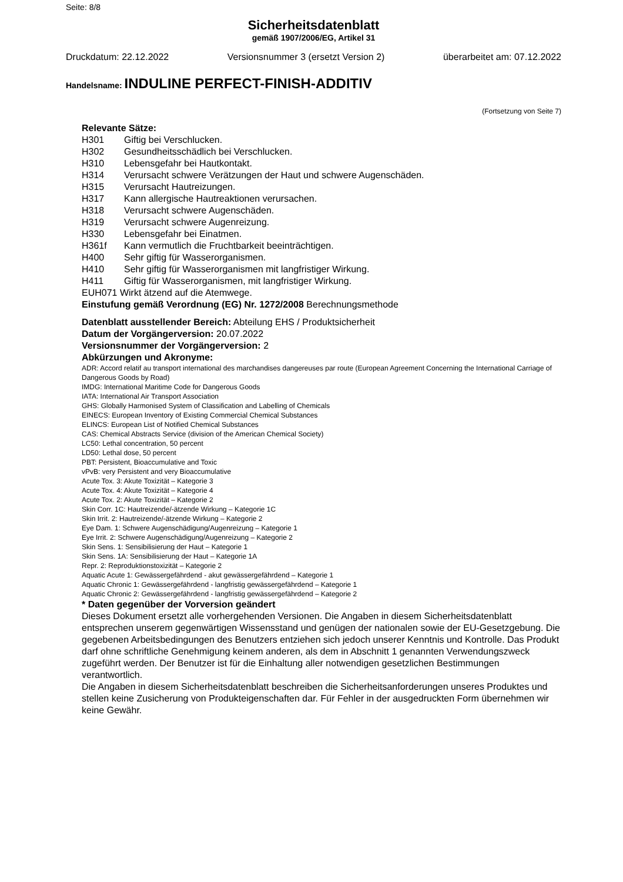Seite: 8/8
Sicherheitsdatenblatt
gemäß 1907/2006/EG, Artikel 31
Druckdatum: 22.12.2022 Versionsnummer 3 (ersetzt Version 2) überarbeitet am: 07.12.2022
Handelsname: INDULINE PERFECT-FINISH-ADDITIV
(Fortsetzung von Seite 7)
Relevante Sätze:
H301 Giftig bei Verschlucken.
H302 Gesundheitsschädlich bei Verschlucken.
H310 Lebensgefahr bei Hautkontakt.
H314 Verursacht schwere Verätzungen der Haut und schwere Augenschäden.
H315 Verursacht Hautreizungen.
H317 Kann allergische Hautreaktionen verursachen.
H318 Verursacht schwere Augenschäden.
H319 Verursacht schwere Augenreizung.
H330 Lebensgefahr bei Einatmen.
H361f Kann vermutlich die Fruchtbarkeit beeinträchtigen.
H400 Sehr giftig für Wasserorganismen.
H410 Sehr giftig für Wasserorganismen mit langfristiger Wirkung.
H411 Giftig für Wasserorganismen, mit langfristiger Wirkung.
EUH071 Wirkt ätzend auf die Atemwege.
Einstufung gemäß Verordnung (EG) Nr. 1272/2008 Berechnungsmethode
Datenblatt ausstellender Bereich: Abteilung EHS / Produktsicherheit
Datum der Vorgängerversion: 20.07.2022
Versionsnummer der Vorgängerversion: 2
Abkürzungen und Akronyme:
ADR: Accord relatif au transport international des marchandises dangereuses par route (European Agreement Concerning the International Carriage of Dangerous Goods by Road)
IMDG: International Maritime Code for Dangerous Goods
IATA: International Air Transport Association
GHS: Globally Harmonised System of Classification and Labelling of Chemicals
EINECS: European Inventory of Existing Commercial Chemical Substances
ELINCS: European List of Notified Chemical Substances
CAS: Chemical Abstracts Service (division of the American Chemical Society)
LC50: Lethal concentration, 50 percent
LD50: Lethal dose, 50 percent
PBT: Persistent, Bioaccumulative and Toxic
vPvB: very Persistent and very Bioaccumulative
Acute Tox. 3: Akute Toxizität – Kategorie 3
Acute Tox. 4: Akute Toxizität – Kategorie 4
Acute Tox. 2: Akute Toxizität – Kategorie 2
Skin Corr. 1C: Hautreizende/-ätzende Wirkung – Kategorie 1C
Skin Irrit. 2: Hautreizende/-ätzende Wirkung – Kategorie 2
Eye Dam. 1: Schwere Augenschädigung/Augenreizung – Kategorie 1
Eye Irrit. 2: Schwere Augenschädigung/Augenreizung – Kategorie 2
Skin Sens. 1: Sensibilisierung der Haut – Kategorie 1
Skin Sens. 1A: Sensibilisierung der Haut – Kategorie 1A
Repr. 2: Reproduktionstoxizität – Kategorie 2
Aquatic Acute 1: Gewässergefährdend - akut gewässergefährdend – Kategorie 1
Aquatic Chronic 1: Gewässergefährdend - langfristig gewässergefährdend – Kategorie 1
Aquatic Chronic 2: Gewässergefährdend - langfristig gewässergefährdend – Kategorie 2
* Daten gegenüber der Vorversion geändert
Dieses Dokument ersetzt alle vorhergehenden Versionen. Die Angaben in diesem Sicherheitsdatenblatt entsprechen unserem gegenwärtigen Wissensstand und genügen der nationalen sowie der EU-Gesetzgebung. Die gegebenen Arbeitsbedingungen des Benutzers entziehen sich jedoch unserer Kenntnis und Kontrolle. Das Produkt darf ohne schriftliche Genehmigung keinem anderen, als dem in Abschnitt 1 genannten Verwendungszweck zugeführt werden. Der Benutzer ist für die Einhaltung aller notwendigen gesetzlichen Bestimmungen verantwortlich.
Die Angaben in diesem Sicherheitsdatenblatt beschreiben die Sicherheitsanforderungen unseres Produktes und stellen keine Zusicherung von Produkteigenschaften dar. Für Fehler in der ausgedruckten Form übernehmen wir keine Gewähr.